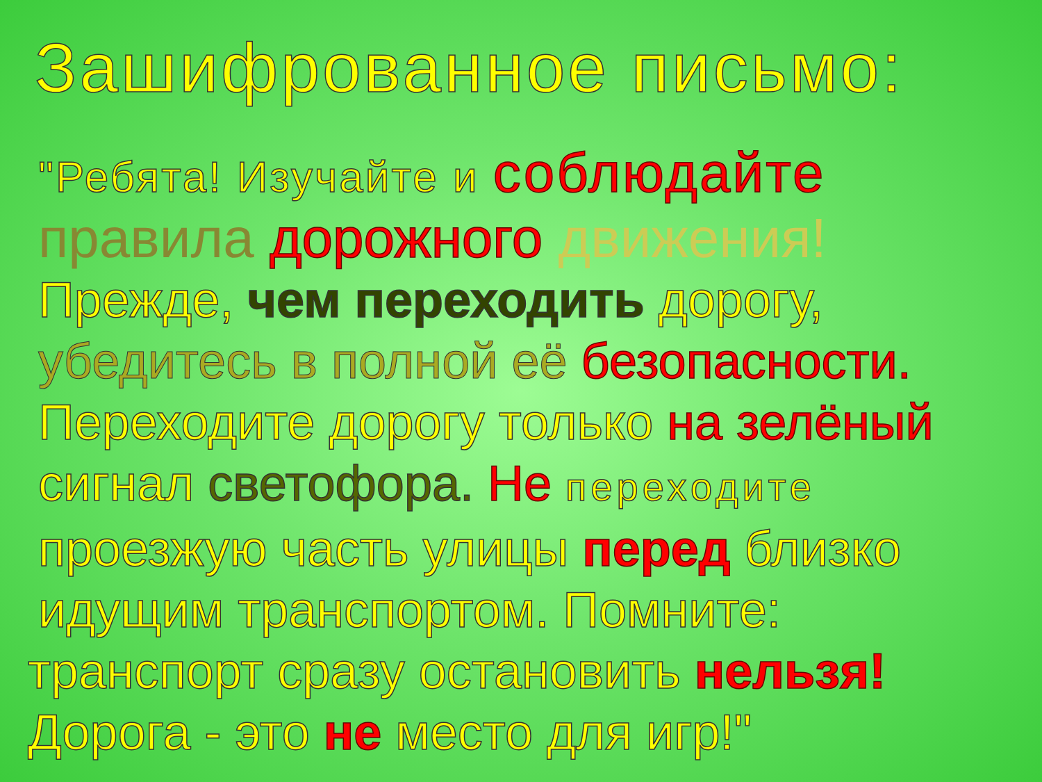Зашифрованное письмо:
"Ребята! Изучайте и соблюдайте
правила дорожного движения!
Прежде, чем переходить дорогу,
убедитесь в полной её безопасности.
Переходите дорогу только на зелёный
сигнал светофора. Не переходите
проезжую часть улицы перед близко
идущим транспортом. Помните:
транспорт сразу остановить нельзя!
Дорога - это не место для игр!"